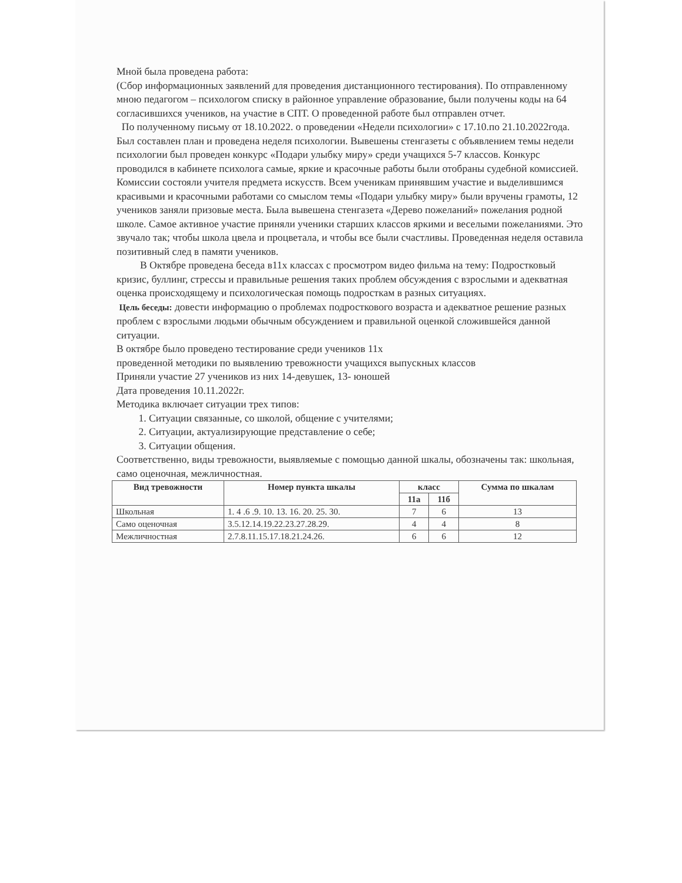Мной была проведена работа:
(Сбор информационных заявлений для проведения дистанционного тестирования). По отправленному мною педагогом – психологом списку в районное управление образование, были получены коды на 64 согласившихся учеников, на участие в СПТ. О проведенной работе был отправлен отчет.
По полученному письму от 18.10.2022. о проведении «Недели психологии» с 17.10.по 21.10.2022года. Был составлен план и проведена неделя психологии. Вывешены стенгазеты с объявлением темы недели психологии был проведен конкурс «Подари улыбку миру» среди учащихся 5-7 классов. Конкурс проводился в кабинете психолога самые, яркие и красочные работы были отобраны судебной комиссией. Комиссии состояли учителя предмета искусств. Всем ученикам принявшим участие и выделившимся красивыми и красочными работами со смыслом темы «Подари улыбку миру» были вручены грамоты, 12 учеников заняли призовые места. Была вывешена стенгазета «Дерево пожеланий» пожелания родной школе. Самое активное участие приняли ученики старших классов яркими и веселыми пожеланиями. Это звучало так; чтобы школа цвела и процветала, и чтобы все были счастливы. Проведенная неделя оставила позитивный след в памяти учеников.
В Октябре проведена беседа в11х классах с просмотром видео фильма на тему: Подростковый кризис, буллинг, стрессы и правильные решения таких проблем обсуждения с взрослыми и адекватная оценка происходящему и психологическая помощь подросткам в разных ситуациях.
Цель беседы: довести информацию о проблемах подросткового возраста и адекватное решение разных проблем с взрослыми людьми обычным обсуждением и правильной оценкой сложившейся данной ситуации.
В октябре было проведено тестирование среди учеников 11х
проведенной методики по выявлению тревожности учащихся выпускных классов
Приняли участие 27 учеников из них 14-девушек, 13- юношей
Дата проведения 10.11.2022г.
Методика включает ситуации трех типов:
1. Ситуации связанные, со школой, общение с учителями;
2. Ситуации, актуализирующие представление о себе;
3. Ситуации общения.
Соответственно, виды тревожности, выявляемые с помощью данной шкалы, обозначены так: школьная, само оценочная, межличностная.
| Вид тревожности | Номер пункта шкалы | класс | | Сумма по шкалам |
| --- | --- | --- | --- | --- |
| | | 11а | 11б | |
| Школьная | 1. 4 .6 .9. 10. 13. 16. 20. 25. 30. | 7 | 6 | 13 |
| Само оценочная | 3.5.12.14.19.22.23.27.28.29. | 4 | 4 | 8 |
| Межличностная | 2.7.8.11.15.17.18.21.24.26. | 6 | 6 | 12 |